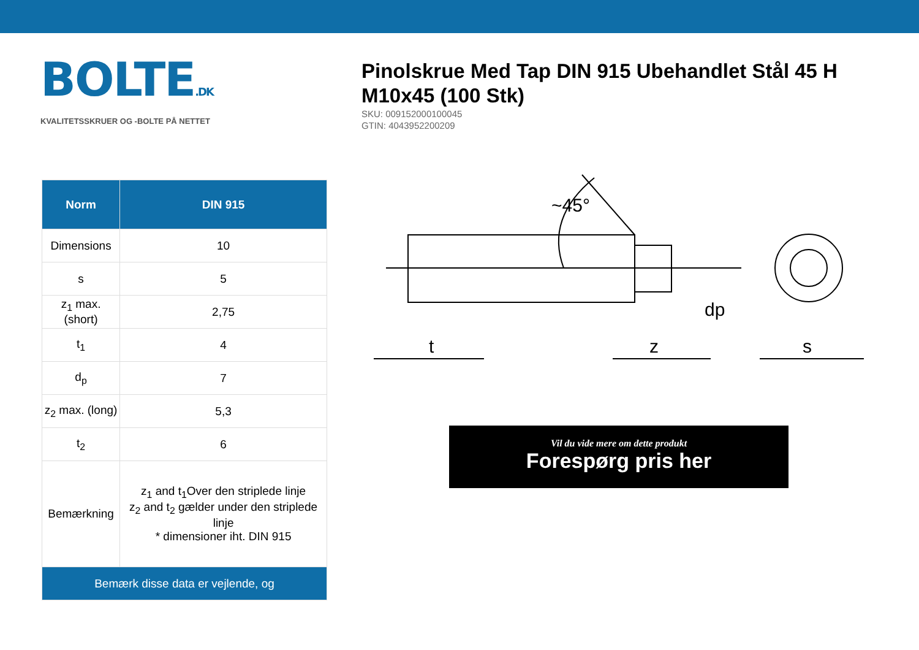BOLTE.DK
KVALITETSSKRUER OG -BOLTE PÅ NETTET
Pinolskrue Med Tap DIN 915 Ubehandlet Stål 45 H M10x45 (100 Stk)
SKU: 009152000100045
GTIN: 4043952200209
| Norm | DIN 915 |
| --- | --- |
| Dimensions | 10 |
| s | 5 |
| z<sub>1</sub> max. (short) | 2,75 |
| t<sub>1</sub> | 4 |
| d<sub>p</sub> | 7 |
| z<sub>2</sub> max. (long) | 5,3 |
| t<sub>2</sub> | 6 |
| Bemærkning | z<sub>1</sub> and t<sub>1</sub>Over den striplede linje z<sub>2</sub> and t<sub>2</sub> gælder under den striplede linje * dimensioner iht. DIN 915 |
| Bemærk disse data er vejlende, og | |
t
z
s
dp
~45°
Vil du vide mere om dette produkt
Forespørg pris her